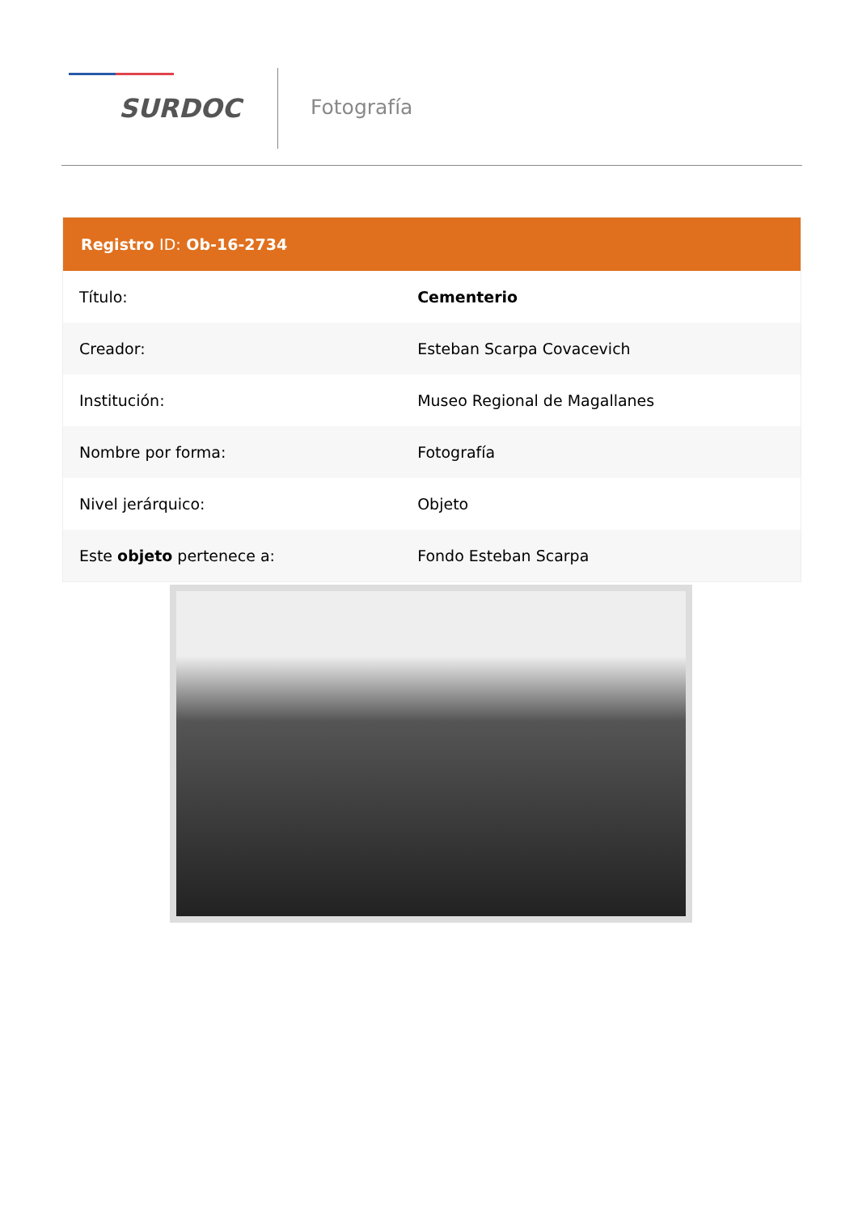SURDOC
Fotografía
| Registro ID: Ob-16-2734 | |
| --- | --- |
| Título: | Cementerio |
| Creador: | Esteban Scarpa Covacevich |
| Institución: | Museo Regional de Magallanes |
| Nombre por forma: | Fotografía |
| Nivel jerárquico: | Objeto |
| Este objeto pertenece a: | Fondo Esteban Scarpa |